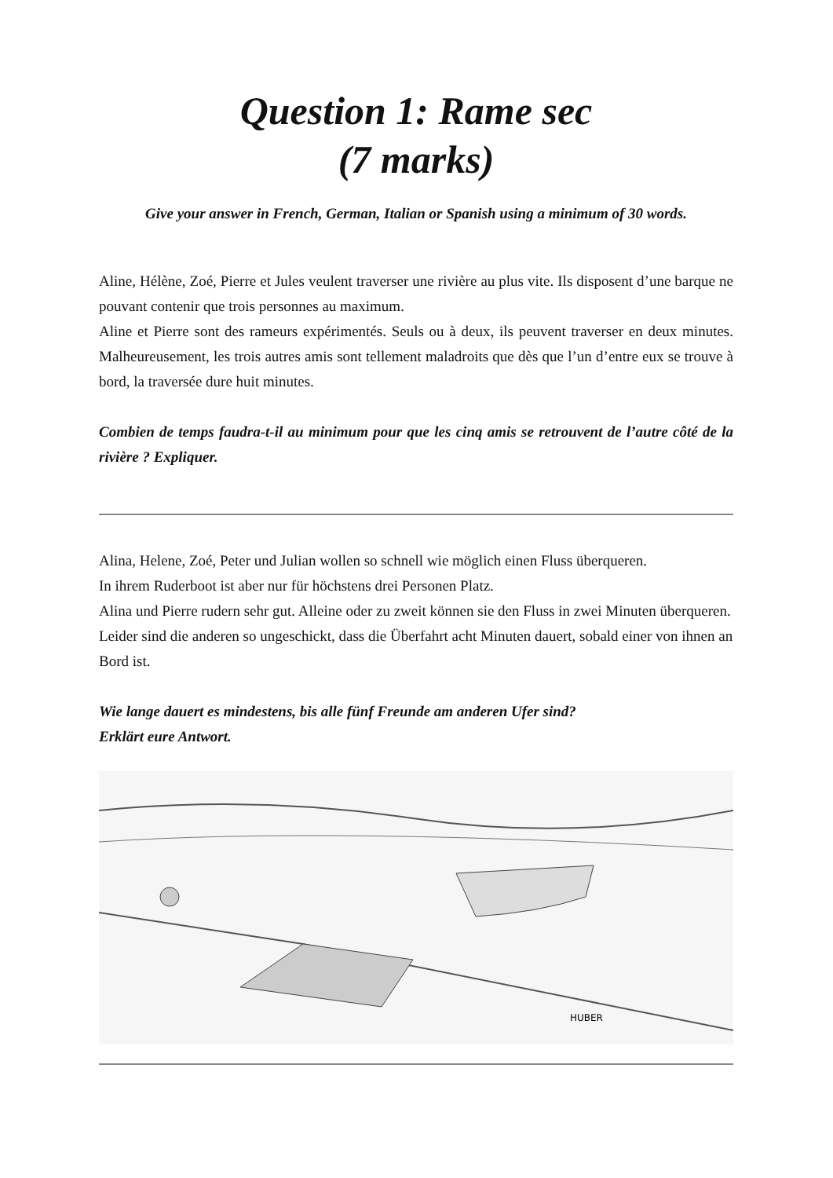Question 1: Rame sec
(7 marks)
Give your answer in French, German, Italian or Spanish using a minimum of 30 words.
Aline, Hélène, Zoé, Pierre et Jules veulent traverser une rivière au plus vite. Ils disposent d’une barque ne pouvant contenir que trois personnes au maximum.
Aline et Pierre sont des rameurs expérimentés. Seuls ou à deux, ils peuvent traverser en deux minutes. Malheureusement, les trois autres amis sont tellement maladroits que dès que l’un d’entre eux se trouve à bord, la traversée dure huit minutes.
Combien de temps faudra-t-il au minimum pour que les cinq amis se retrouvent de l’autre côté de la rivière ? Expliquer.
Alina, Helene, Zoé, Peter und Julian wollen so schnell wie möglich einen Fluss überqueren.
In ihrem Ruderboot ist aber nur für höchstens drei Personen Platz.
Alina und Pierre rudern sehr gut. Alleine oder zu zweit können sie den Fluss in zwei Minuten überqueren. Leider sind die anderen so ungeschickt, dass die Überfahrt acht Minuten dauert, sobald einer von ihnen an Bord ist.
Wie lange dauert es mindestens, bis alle fünf Freunde am anderen Ufer sind?
Erklärt eure Antwort.
HUBER